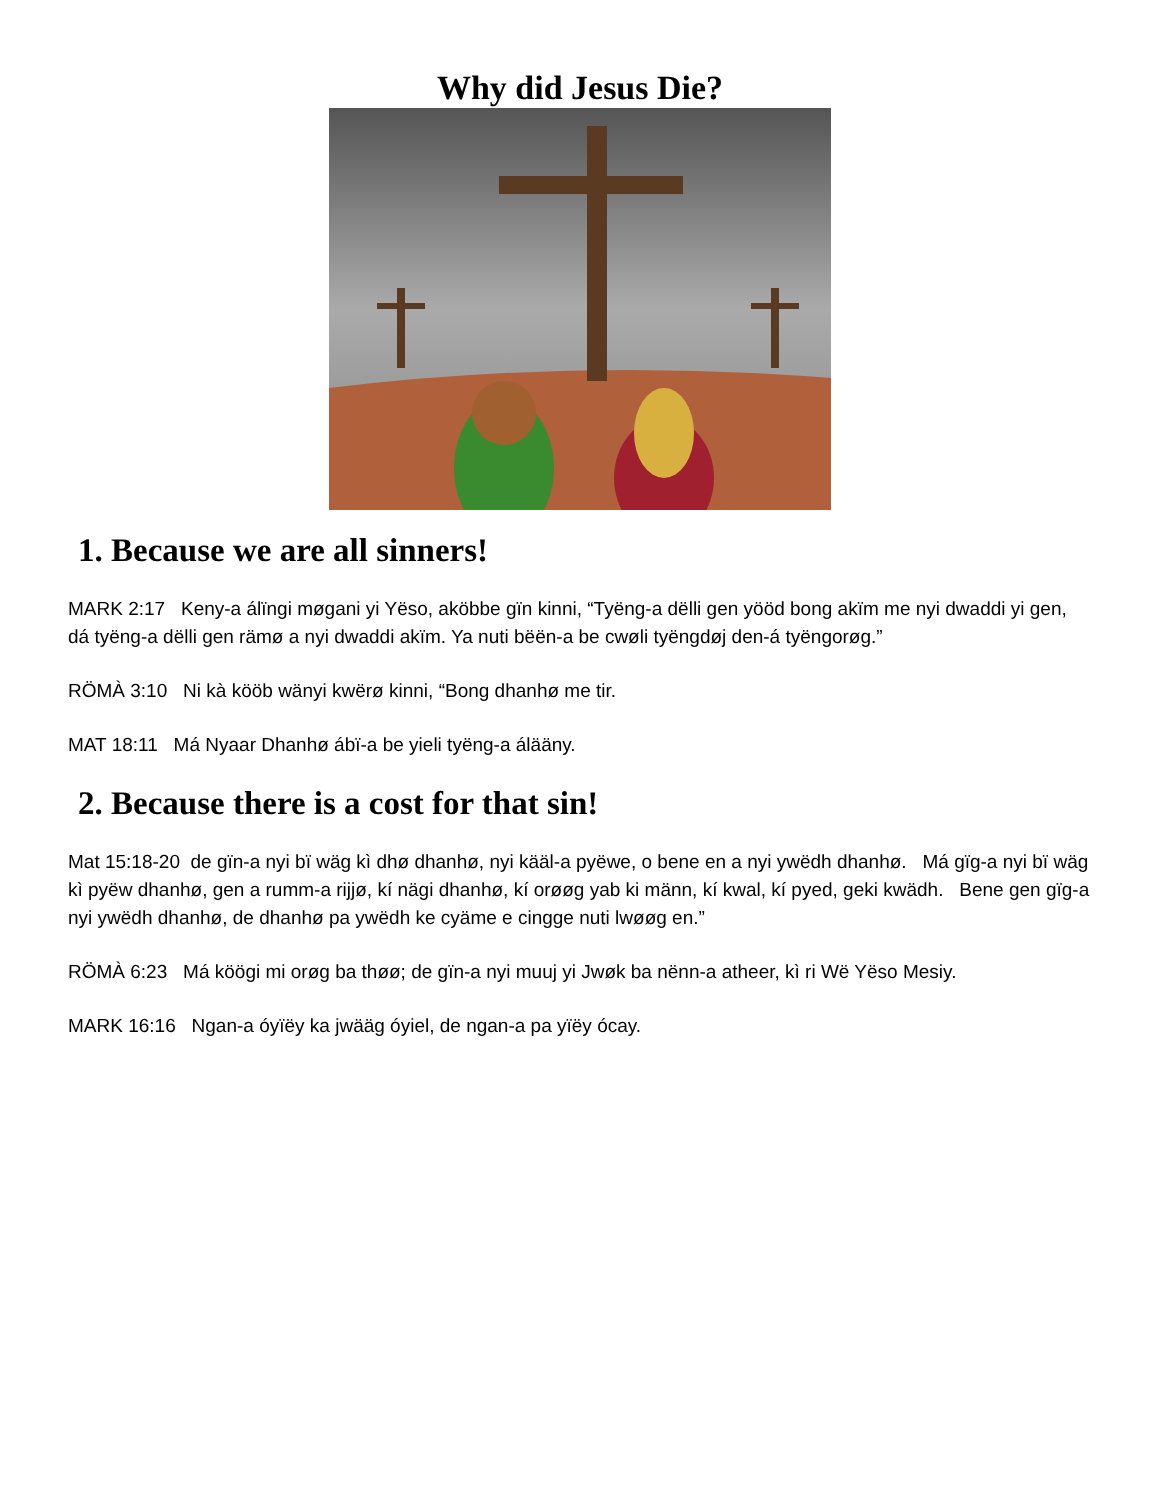Why did Jesus Die?
1. Because we are all sinners!
MARK 2:17 Keny-a álïngi møgani yi Yëso, aköbbe gïn kinni, “Tyëng-a dëlli gen yööd bong akïm me nyi dwaddi yi gen, dá tyëng-a dëlli gen rämø a nyi dwaddi akïm. Ya nuti bëën-a be cwøli tyëngdøj den-á tyëngorøg.”
RÖMÀ 3:10 Ni kà kööb wänyi kwërø kinni, “Bong dhanhø me tir.
MAT 18:11 Má Nyaar Dhanhø ábï-a be yieli tyëng-a álääny.
2. Because there is a cost for that sin!
Mat 15:18-20 de gïn-a nyi bï wäg kì dhø dhanhø, nyi kääl-a pyëwe, o bene en a nyi ywëdh dhanhø. Má gïg-a nyi bï wäg kì pyëw dhanhø, gen a rumm-a rijjø, kí nägi dhanhø, kí orøøg yab ki männ, kí kwal, kí pyed, geki kwädh. Bene gen gïg-a nyi ywëdh dhanhø, de dhanhø pa ywëdh ke cyäme e cingge nuti lwøøg en.”
RÖMÀ 6:23 Má köögi mi orøg ba thøø; de gïn-a nyi muuj yi Jwøk ba nënn-a atheer, kì ri Wë Yëso Mesiy.
MARK 16:16 Ngan-a óyïëy ka jwääg óyiel, de ngan-a pa yïëy ócay.